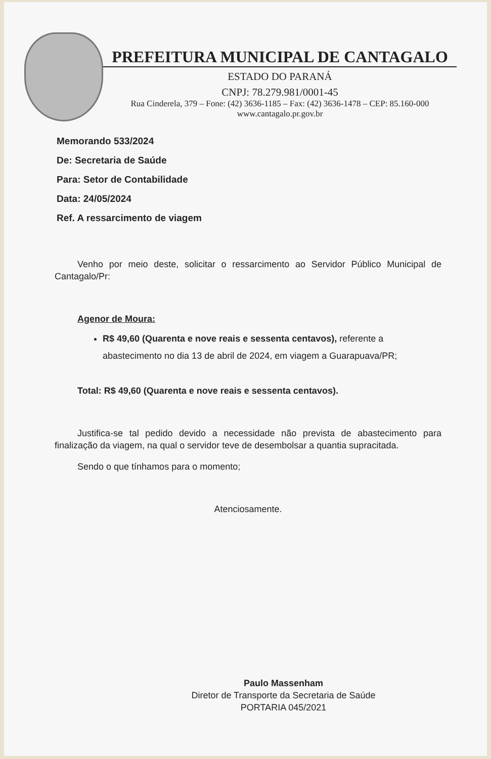PREFEITURA MUNICIPAL DE CANTAGALO
ESTADO DO PARANÁ
CNPJ: 78.279.981/0001-45
Rua Cinderela, 379 – Fone: (42) 3636-1185 – Fax: (42) 3636-1478 – CEP: 85.160-000
www.cantagalo.pr.gov.br
Memorando 533/2024
De: Secretaria de Saúde
Para: Setor de Contabilidade
Data: 24/05/2024
Ref. A ressarcimento de viagem
Venho por meio deste, solicitar o ressarcimento ao Servidor Público Municipal de Cantagalo/Pr:
Agenor de Moura:
R$ 49,60 (Quarenta e nove reais e sessenta centavos), referente a abastecimento no dia 13 de abril de 2024, em viagem a Guarapuava/PR;
Total: R$ 49,60 (Quarenta e nove reais e sessenta centavos).
Justifica-se tal pedido devido a necessidade não prevista de abastecimento para finalização da viagem, na qual o servidor teve de desembolsar a quantia supracitada.
Sendo o que tínhamos para o momento;
Atenciosamente.
Paulo Massenham
Diretor de Transporte da Secretaria de Saúde
PORTARIA 045/2021